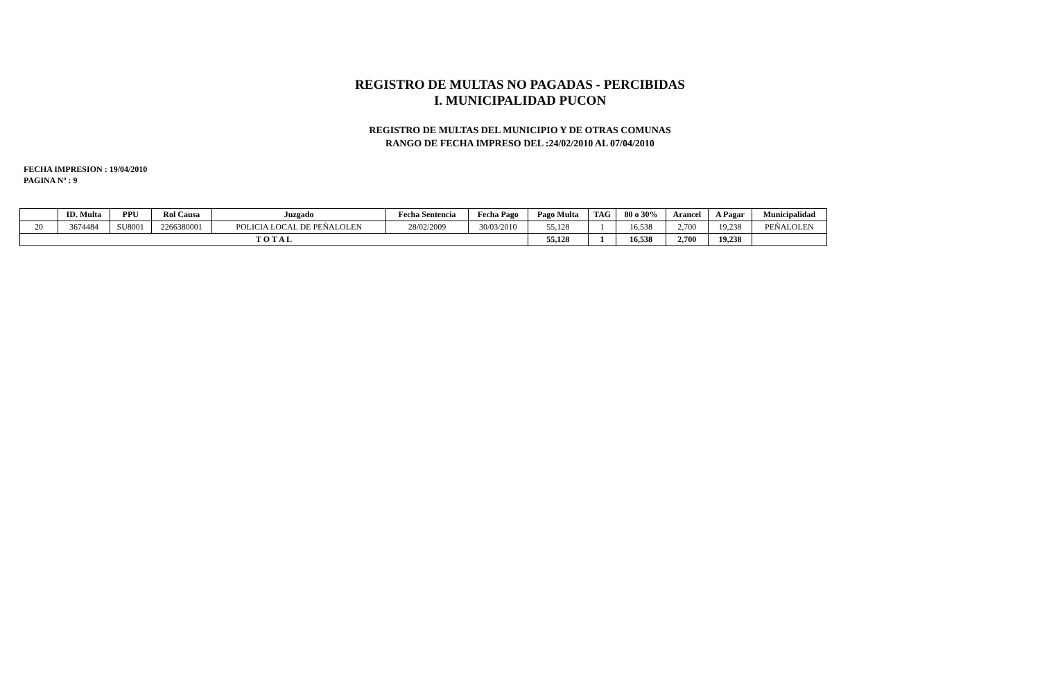REGISTRO DE MULTAS NO PAGADAS - PERCIBIDAS
I. MUNICIPALIDAD PUCON
REGISTRO DE MULTAS DEL MUNICIPIO Y DE OTRAS COMUNAS
RANGO DE FECHA IMPRESO DEL :24/02/2010 AL 07/04/2010
FECHA IMPRESION : 19/04/2010
PAGINA Nº : 9
| | ID. Multa | PPU | Rol Causa | Juzgado | Fecha Sentencia | Fecha Pago | Pago Multa | TAG | 80 o 30% | Arancel | A Pagar | Municipalidad |
| --- | --- | --- | --- | --- | --- | --- | --- | --- | --- | --- | --- | --- |
| 20 | 3674484 | SU8001 | 2266380001 | POLICIA LOCAL DE PEÑALOLEN | 28/02/2009 | 30/03/2010 | 55,128 | 1 | 16,538 | 2,700 | 19,238 | PEÑALOLEN |
| T O T A L | | | | | | | 55,128 | 1 | 16,538 | 2,700 | 19,238 | |